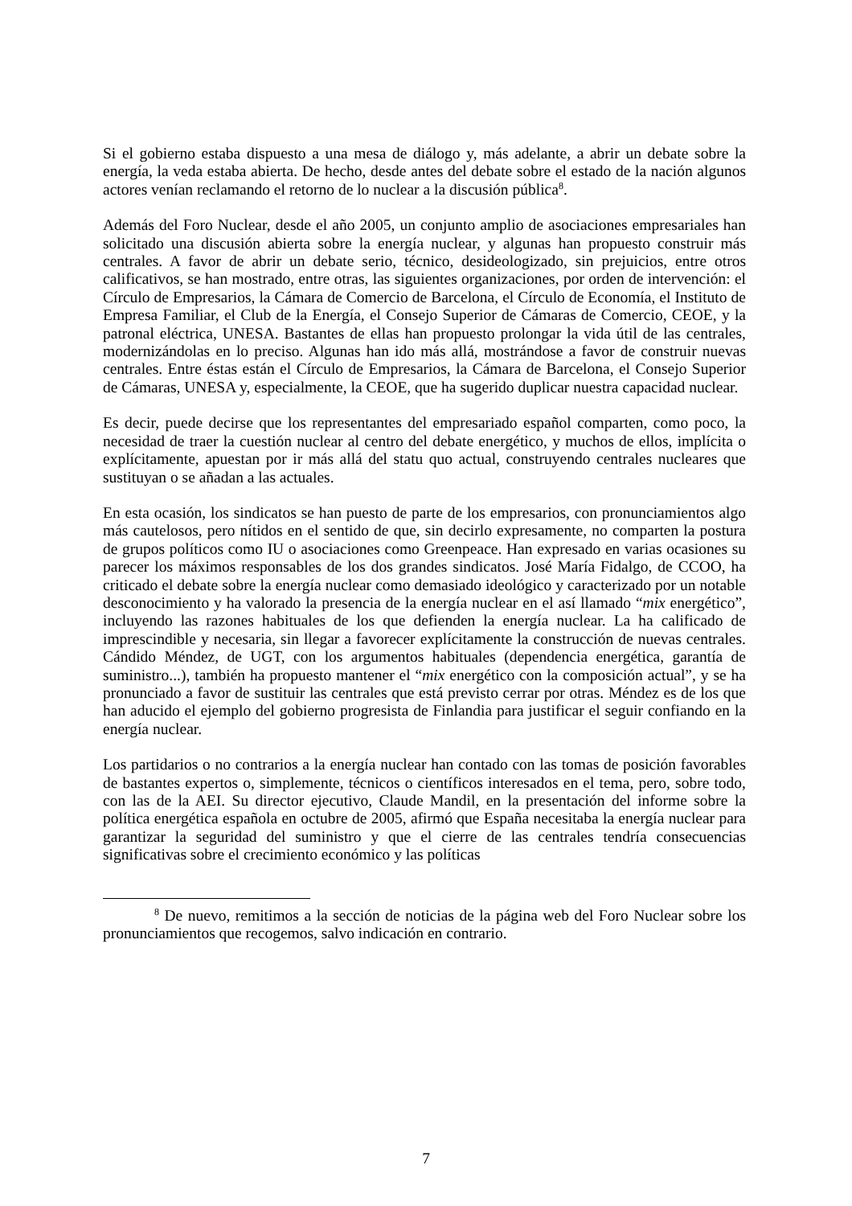Si el gobierno estaba dispuesto a una mesa de diálogo y, más adelante, a abrir un debate sobre la energía, la veda estaba abierta. De hecho, desde antes del debate sobre el estado de la nación algunos actores venían reclamando el retorno de lo nuclear a la discusión pública<sup>8</sup>.
Además del Foro Nuclear, desde el año 2005, un conjunto amplio de asociaciones empresariales han solicitado una discusión abierta sobre la energía nuclear, y algunas han propuesto construir más centrales. A favor de abrir un debate serio, técnico, desideologizado, sin prejuicios, entre otros calificativos, se han mostrado, entre otras, las siguientes organizaciones, por orden de intervención: el Círculo de Empresarios, la Cámara de Comercio de Barcelona, el Círculo de Economía, el Instituto de Empresa Familiar, el Club de la Energía, el Consejo Superior de Cámaras de Comercio, CEOE, y la patronal eléctrica, UNESA. Bastantes de ellas han propuesto prolongar la vida útil de las centrales, modernizándolas en lo preciso. Algunas han ido más allá, mostrándose a favor de construir nuevas centrales. Entre éstas están el Círculo de Empresarios, la Cámara de Barcelona, el Consejo Superior de Cámaras, UNESA y, especialmente, la CEOE, que ha sugerido duplicar nuestra capacidad nuclear.
Es decir, puede decirse que los representantes del empresariado español comparten, como poco, la necesidad de traer la cuestión nuclear al centro del debate energético, y muchos de ellos, implícita o explícitamente, apuestan por ir más allá del statu quo actual, construyendo centrales nucleares que sustituyan o se añadan a las actuales.
En esta ocasión, los sindicatos se han puesto de parte de los empresarios, con pronunciamientos algo más cautelosos, pero nítidos en el sentido de que, sin decirlo expresamente, no comparten la postura de grupos políticos como IU o asociaciones como Greenpeace. Han expresado en varias ocasiones su parecer los máximos responsables de los dos grandes sindicatos. José María Fidalgo, de CCOO, ha criticado el debate sobre la energía nuclear como demasiado ideológico y caracterizado por un notable desconocimiento y ha valorado la presencia de la energía nuclear en el así llamado “mix energético”, incluyendo las razones habituales de los que defienden la energía nuclear. La ha calificado de imprescindible y necesaria, sin llegar a favorecer explícitamente la construcción de nuevas centrales. Cándido Méndez, de UGT, con los argumentos habituales (dependencia energética, garantía de suministro...), también ha propuesto mantener el “mix energético con la composición actual”, y se ha pronunciado a favor de sustituir las centrales que está previsto cerrar por otras. Méndez es de los que han aducido el ejemplo del gobierno progresista de Finlandia para justificar el seguir confiando en la energía nuclear.
Los partidarios o no contrarios a la energía nuclear han contado con las tomas de posición favorables de bastantes expertos o, simplemente, técnicos o científicos interesados en el tema, pero, sobre todo, con las de la AEI. Su director ejecutivo, Claude Mandil, en la presentación del informe sobre la política energética española en octubre de 2005, afirmó que España necesitaba la energía nuclear para garantizar la seguridad del suministro y que el cierre de las centrales tendría consecuencias significativas sobre el crecimiento económico y las políticas
<sup>8</sup> De nuevo, remitimos a la sección de noticias de la página web del Foro Nuclear sobre los pronunciamientos que recogemos, salvo indicación en contrario.
7